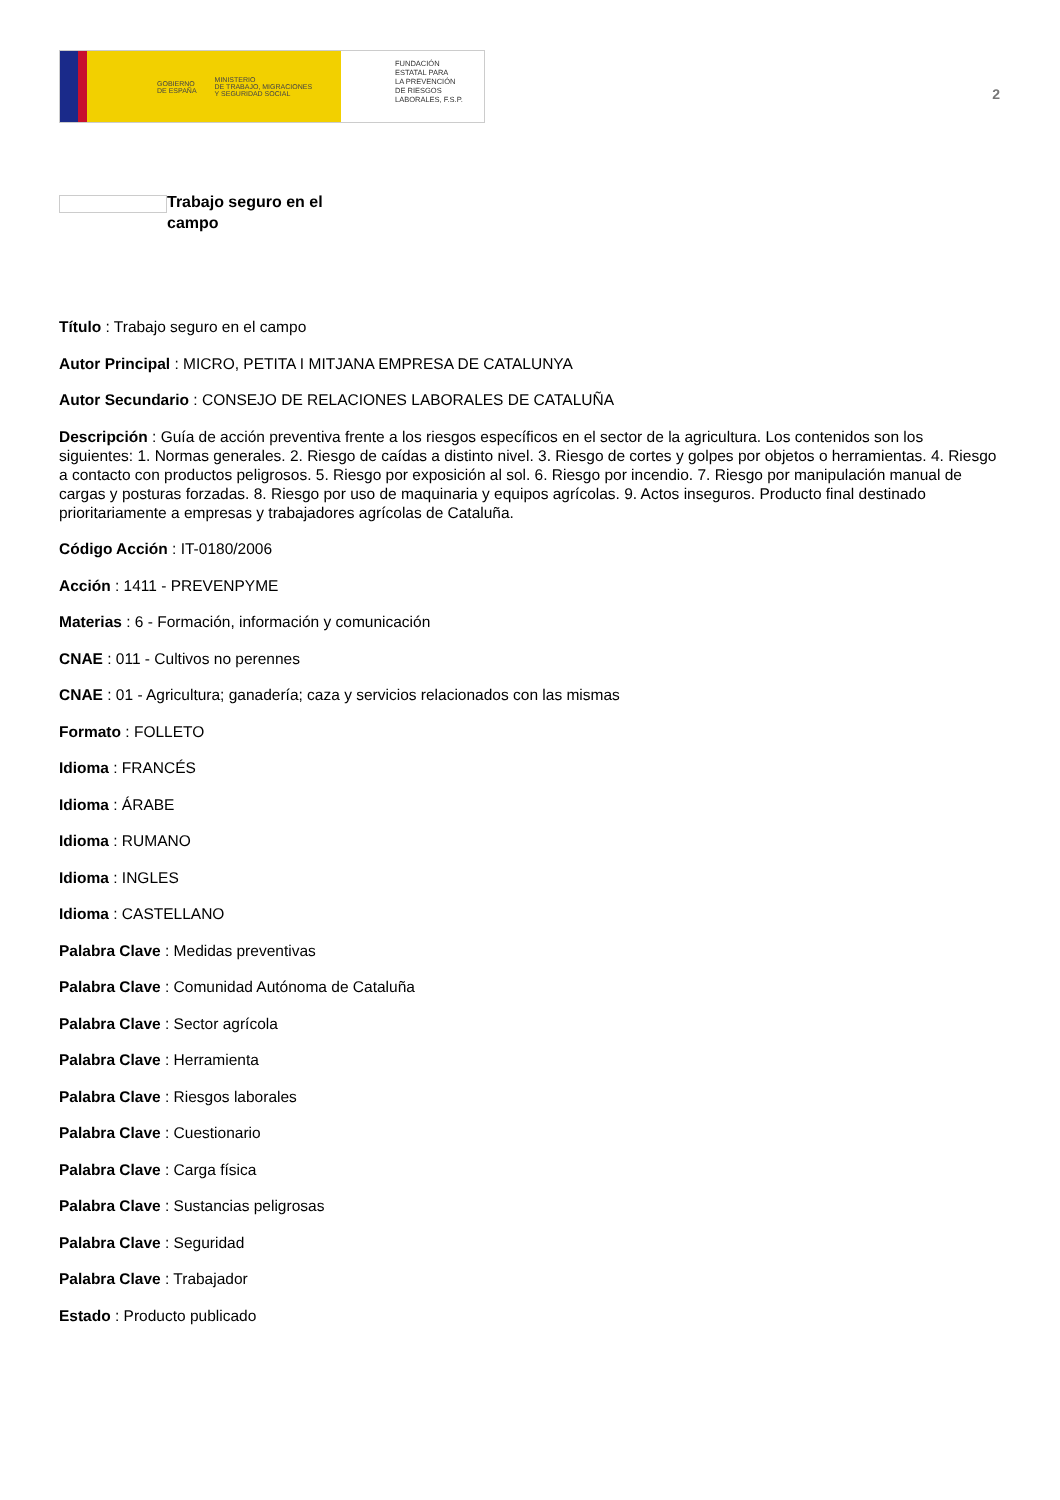GOBIERNO
DE ESPAÑA MINISTERIO
DE TRABAJO, MIGRACIONES
Y SEGURIDAD SOCIAL
FUNDACIÓN
ESTATAL PARA
LA PREVENCIÓN
DE RIESGOS
LABORALES, F.S.P.
2
Trabajo seguro en el campo
Título : Trabajo seguro en el campo
Autor Principal : MICRO, PETITA I MITJANA EMPRESA DE CATALUNYA
Autor Secundario : CONSEJO DE RELACIONES LABORALES DE CATALUÑA
Descripción : Guía de acción preventiva frente a los riesgos específicos en el sector de la agricultura. Los contenidos son los siguientes: 1. Normas generales. 2. Riesgo de caídas a distinto nivel. 3. Riesgo de cortes y golpes por objetos o herramientas. 4. Riesgo a contacto con productos peligrosos. 5. Riesgo por exposición al sol. 6. Riesgo por incendio. 7. Riesgo por manipulación manual de cargas y posturas forzadas. 8. Riesgo por uso de maquinaria y equipos agrícolas. 9. Actos inseguros. Producto final destinado prioritariamente a empresas y trabajadores agrícolas de Cataluña.
Código Acción : IT-0180/2006
Acción : 1411 - PREVENPYME
Materias : 6 - Formación, información y comunicación
CNAE : 011 - Cultivos no perennes
CNAE : 01 - Agricultura; ganadería; caza y servicios relacionados con las mismas
Formato : FOLLETO
Idioma : FRANCÉS
Idioma : ÁRABE
Idioma : RUMANO
Idioma : INGLES
Idioma : CASTELLANO
Palabra Clave : Medidas preventivas
Palabra Clave : Comunidad Autónoma de Cataluña
Palabra Clave : Sector agrícola
Palabra Clave : Herramienta
Palabra Clave : Riesgos laborales
Palabra Clave : Cuestionario
Palabra Clave : Carga física
Palabra Clave : Sustancias peligrosas
Palabra Clave : Seguridad
Palabra Clave : Trabajador
Estado : Producto publicado